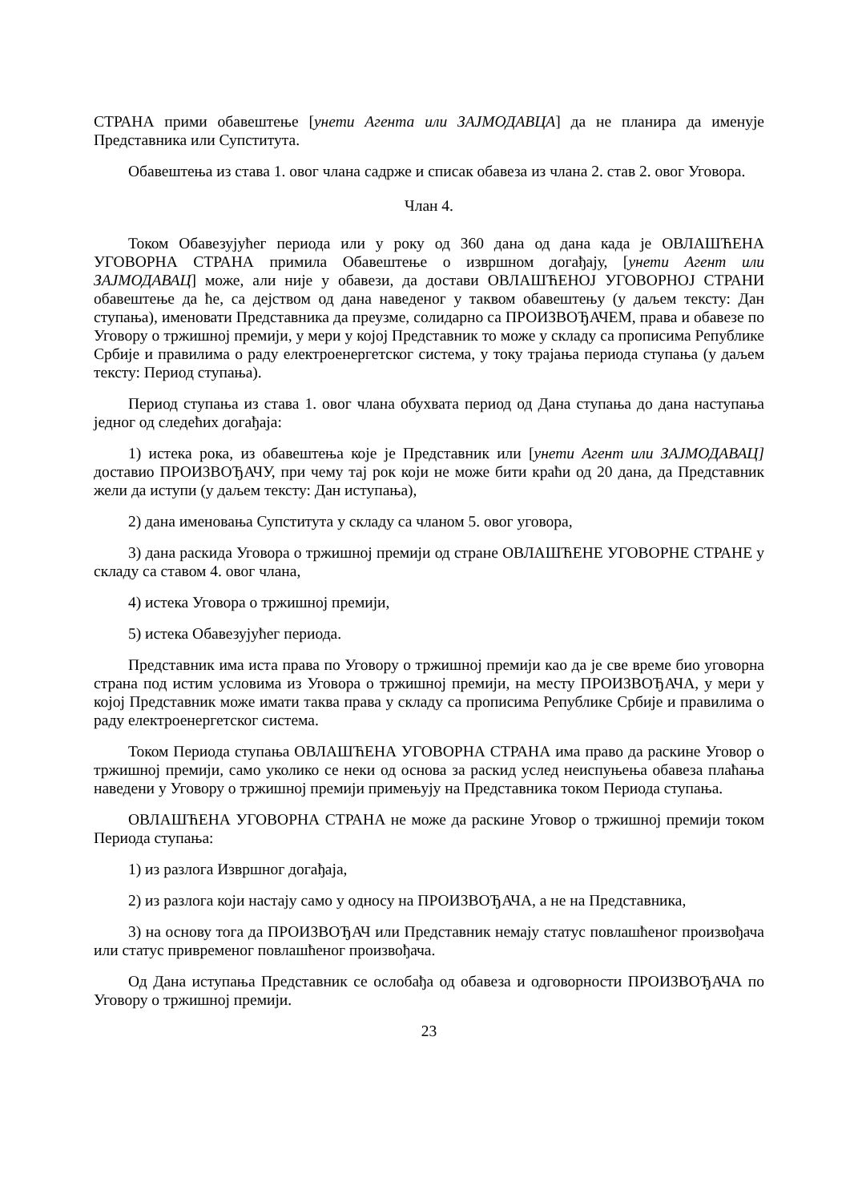СТРАНА прими обавештење [унети Агента или ЗАЈМОДАВЦА] да не планира да именује Представника или Супститута.
Обавештења из става 1. овог члана садрже и списак обавеза из члана 2. став 2. овог Уговора.
Члан 4.
Током Обавезујућег периода или у року од 360 дана од дана када је ОВЛАШЋЕНА УГОВОРНА СТРАНА примила Обавештење о извршном догађају, [унети Агент или ЗАЈМОДАВАЦ] може, али није у обавези, да достави ОВЛАШЋЕНОЈ УГОВОРНОЈ СТРАНИ обавештење да ће, са дејством од дана наведеног у таквом обавештењу (у даљем тексту: Дан ступања), именовати Представника да преузме, солидарно са ПРОИЗВОЂАЧЕМ, права и обавезе по Уговору о тржишној премији, у мери у којој Представник то може у складу са прописима Републике Србије и правилима о раду електроенергетског система, у току трајања периода ступања (у даљем тексту: Период ступања).
Период ступања из става 1. овог члана обухвата период од Дана ступања до дана наступања једног од следећих догађаја:
1) истека рока, из обавештења које је Представник или [унети Агент или ЗАЈМОДАВАЦ] доставио ПРОИЗВОЂАЧУ, при чему тај рок који не може бити краћи од 20 дана, да Представник жели да иступи (у даљем тексту: Дан иступања),
2) дана именовања Супститута у складу са чланом 5. овог уговора,
3) дана раскида Уговора о тржишној премији од стране ОВЛАШЋЕНЕ УГОВОРНЕ СТРАНЕ у складу са ставом 4. овог члана,
4) истека Уговора о тржишној премији,
5) истека Обавезујућег периода.
Представник има иста права по Уговору о тржишној премији као да је све време био уговорна страна под истим условима из Уговора о тржишној премији, на месту ПРОИЗВОЂАЧА, у мери у којој Представник може имати таква права у складу са прописима Републике Србије и правилима о раду електроенергетског система.
Током Периода ступања ОВЛАШЋЕНА УГОВОРНА СТРАНА има право да раскине Уговор о тржишној премији, само уколико се неки од основа за раскид услед неиспуњења обавеза плаћања наведени у Уговору о тржишној премији примењују на Представника током Периода ступања.
ОВЛАШЋЕНА УГОВОРНА СТРАНА не може да раскине Уговор о тржишној премији током Периода ступања:
1) из разлога Извршног догађаја,
2) из разлога који настају само у односу на ПРОИЗВОЂАЧА, а не на Представника,
3) на основу тога да ПРОИЗВОЂАЧ или Представник немају статус повлашћеног произвођача или статус привременог повлашћеног произвођача.
Од Дана иступања Представник се ослобађа од обавеза и одговорности ПРОИЗВОЂАЧА по Уговору о тржишној премији.
23